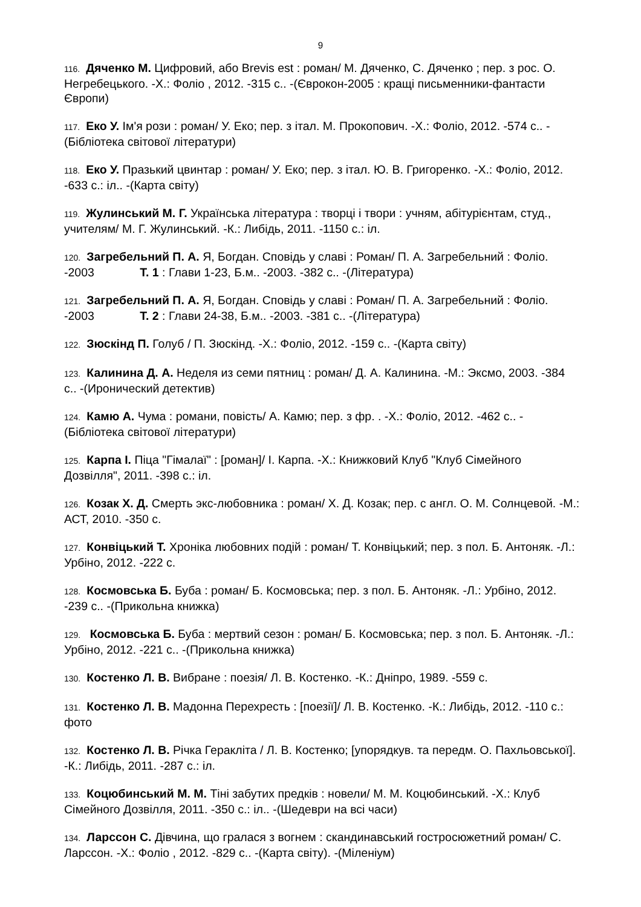9
116. Дяченко М. Цифровий, або Brevis est : роман/ М. Дяченко, С. Дяченко ; пер. з рос. О. Негребецького. -Х.: Фоліо , 2012. -315 с.. -(Єврокон-2005 : кращі письменники-фантасти Європи)
117. Еко У. Ім'я рози : роман/ У. Еко; пер. з італ. М. Прокопович. -Х.: Фоліо, 2012. -574 с.. -(Бібліотека світової літератури)
118. Еко У. Празький цвинтар : роман/ У. Еко; пер. з італ. Ю. В. Григоренко. -Х.: Фоліо, 2012. -633 с.: іл.. -(Карта світу)
119. Жулинський М. Г. Українська література : творці і твори : учням, абітурієнтам, студ., учителям/ М. Г. Жулинський. -К.: Либідь, 2011. -1150 с.: іл.
120. Загребельний П. А. Я, Богдан. Сповідь у славі : Роман/ П. А. Загребельний : Фоліо. -2003 Т. 1 : Глави 1-23, Б.м.. -2003. -382 с.. -(Література)
121. Загребельний П. А. Я, Богдан. Сповідь у славі : Роман/ П. А. Загребельний : Фоліо. -2003 Т. 2 : Глави 24-38, Б.м.. -2003. -381 с.. -(Література)
122. Зюскінд П. Голуб / П. Зюскінд. -Х.: Фоліо, 2012. -159 с.. -(Карта світу)
123. Калинина Д. А. Неделя из семи пятниц : роман/ Д. А. Калинина. -М.: Эксмо, 2003. -384 с.. -(Иронический детектив)
124. Камю А. Чума : романи, повість/ А. Камю; пер. з фр. . -Х.: Фоліо, 2012. -462 с.. -(Бібліотека світової літератури)
125. Карпа І. Піца "Гімалаї" : [роман]/ І. Карпа. -Х.: Книжковий Клуб "Клуб Сімейного Дозвілля", 2011. -398 с.: іл.
126. Козак Х. Д. Смерть экс-любовника : роман/ Х. Д. Козак; пер. с англ. О. М. Солнцевой. -М.: АСТ, 2010. -350 с.
127. Конвіцький Т. Хроніка любовних подій : роман/ Т. Конвіцький; пер. з пол. Б. Антоняк. -Л.: Урбіно, 2012. -222 с.
128. Космовська Б. Буба : роман/ Б. Космовська; пер. з пол. Б. Антоняк. -Л.: Урбіно, 2012. -239 с.. -(Прикольна книжка)
129. Космовська Б. Буба : мертвий сезон : роман/ Б. Космовська; пер. з пол. Б. Антоняк. -Л.: Урбіно, 2012. -221 с.. -(Прикольна книжка)
130. Костенко Л. В. Вибране : поезія/ Л. В. Костенко. -К.: Дніпро, 1989. -559 с.
131. Костенко Л. В. Мадонна Перехресть : [поезії]/ Л. В. Костенко. -К.: Либідь, 2012. -110 с.: фото
132. Костенко Л. В. Річка Геракліта / Л. В. Костенко; [упорядкув. та передм. О. Пахльовської]. -К.: Либідь, 2011. -287 с.: іл.
133. Коцюбинський М. М. Тіні забутих предків : новели/ М. М. Коцюбинський. -Х.: Клуб Сімейного Дозвілля, 2011. -350 с.: іл.. -(Шедеври на всі часи)
134. Ларссон С. Дівчина, що гралася з вогнем : скандинавський гостросюжетний роман/ С. Ларссон. -Х.: Фоліо , 2012. -829 с.. -(Карта світу). -(Міленіум)